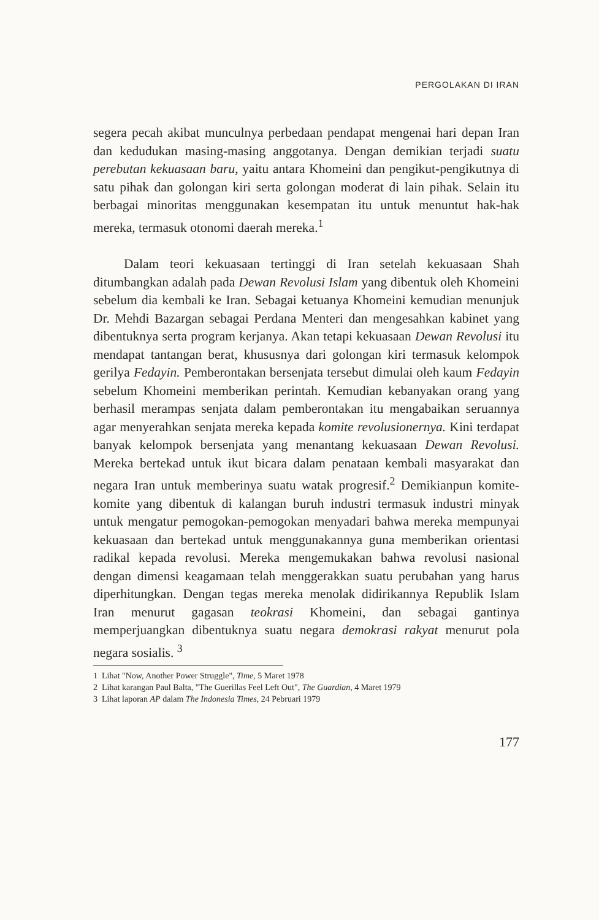PERGOLAKAN DI IRAN
segera pecah akibat munculnya perbedaan pendapat mengenai hari depan Iran dan kedudukan masing-masing anggotanya. Dengan demikian terjadi suatu perebutan kekuasaan baru, yaitu antara Khomeini dan pengikut-pengikutnya di satu pihak dan golongan kiri serta golongan moderat di lain pihak. Selain itu berbagai minoritas menggunakan kesempatan itu untuk menuntut hak-hak mereka, termasuk otonomi daerah mereka.<sup>1</sup>
Dalam teori kekuasaan tertinggi di Iran setelah kekuasaan Shah ditumbangkan adalah pada Dewan Revolusi Islam yang dibentuk oleh Khomeini sebelum dia kembali ke Iran. Sebagai ketuanya Khomeini kemudian menunjuk Dr. Mehdi Bazargan sebagai Perdana Menteri dan mengesahkan kabinet yang dibentuknya serta program kerjanya. Akan tetapi kekuasaan Dewan Revolusi itu mendapat tantangan berat, khususnya dari golongan kiri termasuk kelompok gerilya Fedayin. Pemberontakan bersenjata tersebut dimulai oleh kaum Fedayin sebelum Khomeini memberikan perintah. Kemudian kebanyakan orang yang berhasil merampas senjata dalam pemberontakan itu mengabaikan seruannya agar menyerahkan senjata mereka kepada komite revolusionernya. Kini terdapat banyak kelompok bersenjata yang menantang kekuasaan Dewan Revolusi. Mereka bertekad untuk ikut bicara dalam penataan kembali masyarakat dan negara Iran untuk memberinya suatu watak progresif.<sup>2</sup> Demikianpun komite-komite yang dibentuk di kalangan buruh industri termasuk industri minyak untuk mengatur pemogokan-pemogokan menyadari bahwa mereka mempunyai kekuasaan dan bertekad untuk menggunakannya guna memberikan orientasi radikal kepada revolusi. Mereka mengemukakan bahwa revolusi nasional dengan dimensi keagamaan telah menggerakkan suatu perubahan yang harus diperhitungkan. Dengan tegas mereka menolak didirikannya Republik Islam Iran menurut gagasan teokrasi Khomeini, dan sebagai gantinya memperjuangkan dibentuknya suatu negara demokrasi rakyat menurut pola negara sosialis. <sup>3</sup>
1 Lihat "Now, Another Power Struggle", Time, 5 Maret 1978
2 Lihat karangan Paul Balta, "The Guerillas Feel Left Out", The Guardian, 4 Maret 1979
3 Lihat laporan AP dalam The Indonesia Times, 24 Pebruari 1979
177